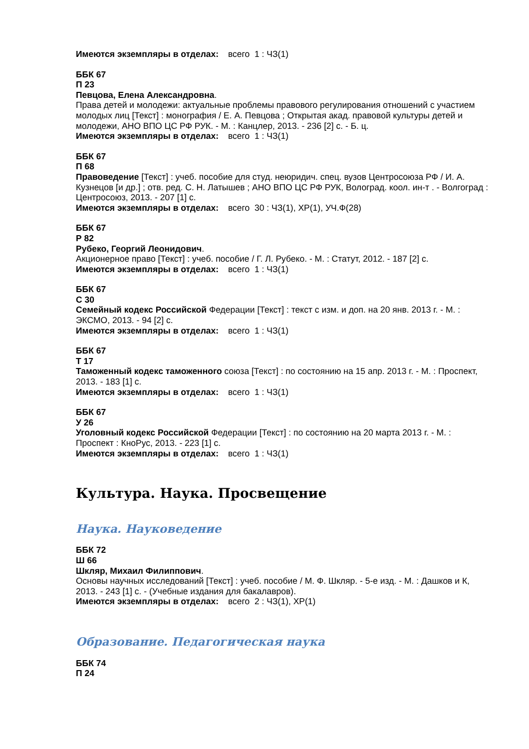Имеются экземпляры в отделах: всего 1 : ЧЗ(1)
ББК 67
П 23
Певцова, Елена Александровна.
Права детей и молодежи: актуальные проблемы правового регулирования отношений с участием молодых лиц [Текст] : монография / Е. А. Певцова ; Открытая акад. правовой культуры детей и молодежи, АНО ВПО ЦС РФ РУК. - М. : Канцлер, 2013. - 236 [2] с. - Б. ц.
Имеются экземпляры в отделах: всего 1 : ЧЗ(1)
ББК 67
П 68
Правоведение [Текст] : учеб. пособие для студ. неюридич. спец. вузов Центросоюза РФ / И. А. Кузнецов [и др.] ; отв. ред. С. Н. Латышев ; АНО ВПО ЦС РФ РУК, Волоград. коол. ин-т . - Волгоград : Центросоюз, 2013. - 207 [1] с.
Имеются экземпляры в отделах: всего 30 : ЧЗ(1), ХР(1), УЧ.Ф(28)
ББК 67
Р 82
Рубеко, Георгий Леонидович.
Акционерное право [Текст] : учеб. пособие / Г. Л. Рубеко. - М. : Статут, 2012. - 187 [2] с.
Имеются экземпляры в отделах: всего 1 : ЧЗ(1)
ББК 67
С 30
Семейный кодекс Российской Федерации [Текст] : текст с изм. и доп. на 20 янв. 2013 г. - М. : ЭКСМО, 2013. - 94 [2] с.
Имеются экземпляры в отделах: всего 1 : ЧЗ(1)
ББК 67
Т 17
Таможенный кодекс таможенного союза [Текст] : по состоянию на 15 апр. 2013 г. - М. : Проспект, 2013. - 183 [1] с.
Имеются экземпляры в отделах: всего 1 : ЧЗ(1)
ББК 67
У 26
Уголовный кодекс Российской Федерации [Текст] : по состоянию на 20 марта 2013 г. - М. : Проспект : КноРус, 2013. - 223 [1] с.
Имеются экземпляры в отделах: всего 1 : ЧЗ(1)
Культура. Наука. Просвещение
Наука. Науковедение
ББК 72
Ш 66
Шкляр, Михаил Филиппович.
Основы научных исследований [Текст] : учеб. пособие / М. Ф. Шкляр. - 5-е изд. - М. : Дашков и К, 2013. - 243 [1] с. - (Учебные издания для бакалавров).
Имеются экземпляры в отделах: всего 2 : ЧЗ(1), ХР(1)
Образование. Педагогическая наука
ББК 74
П 24